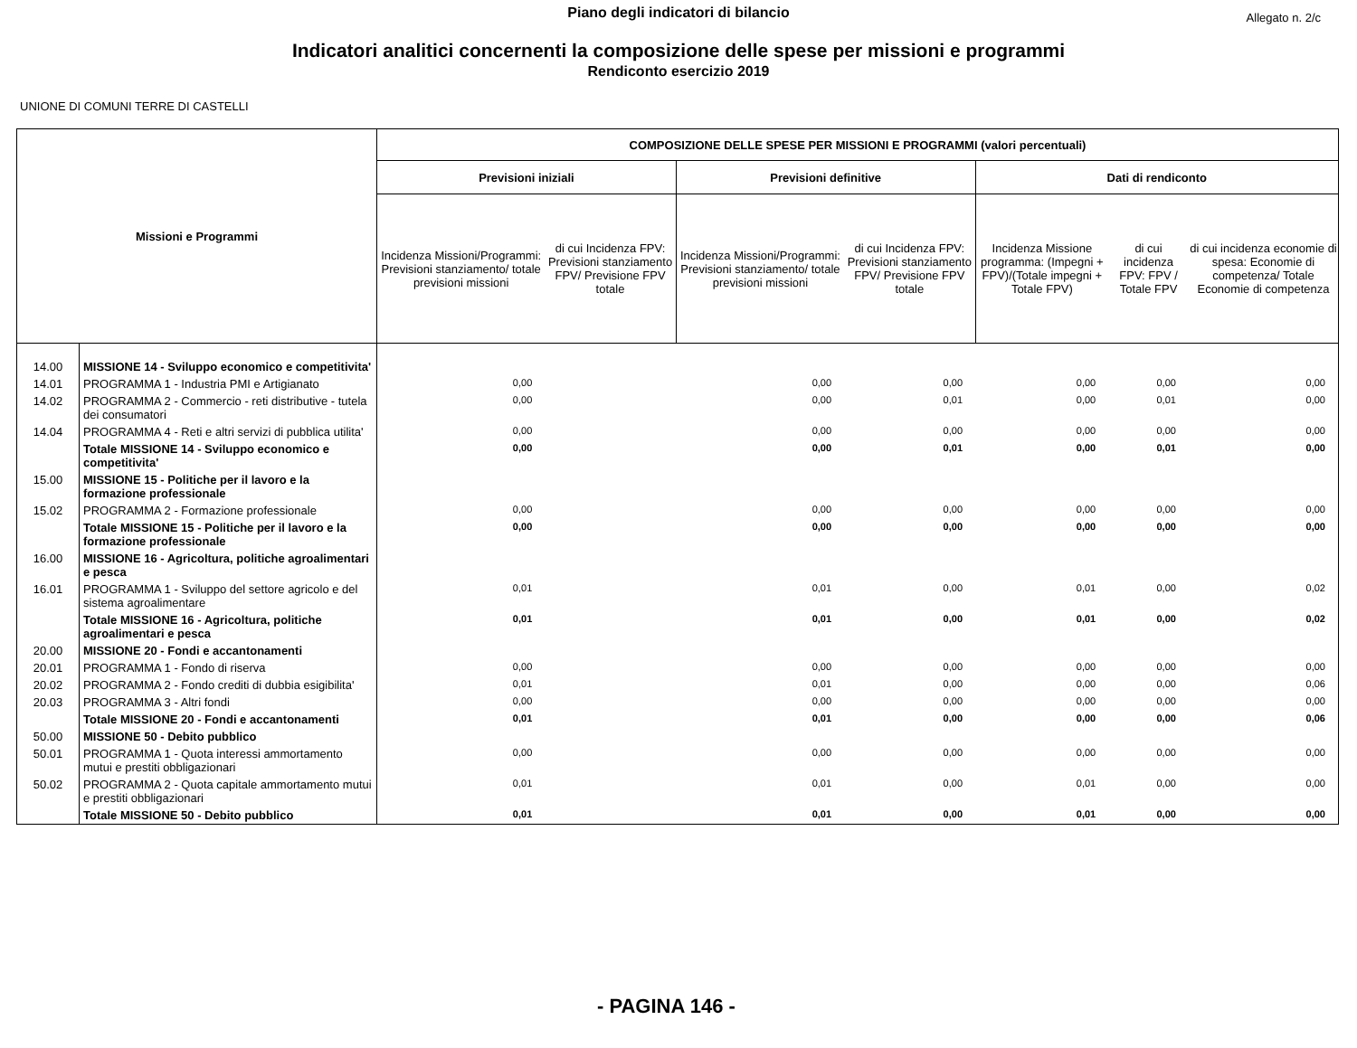Piano degli indicatori di bilancio
Allegato n. 2/c
Indicatori analitici concernenti la composizione delle spese per missioni e programmi
Rendiconto esercizio 2019
UNIONE DI COMUNI TERRE DI CASTELLI
| Missioni e Programmi | | COMPOSIZIONE DELLE SPESE PER MISSIONI E PROGRAMMI (valori percentuali) | | | | | | |
| --- | --- | --- | --- | --- | --- | --- | --- | --- |
| | | Previsioni iniziali | | Previsioni definitive | | Dati di rendiconto | | |
| | | Incidenza Missioni/Programmi: Previsioni stanziamento/ totale previsioni missioni | di cui Incidenza FPV: Previsioni stanziamento FPV/ Previsione FPV totale | Incidenza Missioni/Programmi: Previsioni stanziamento/ totale previsioni missioni | di cui Incidenza FPV: Previsioni stanziamento FPV/ Previsione FPV totale | Incidenza Missione programma: (Impegni + FPV)/(Totale impegni + Totale FPV) | di cui incidenza FPV: FPV / Totale FPV | di cui incidenza economie di spesa: Economie di competenza/ Totale Economie di competenza |
| 14.00 | MISSIONE 14 - Sviluppo economico e competitivita' | | | | | | | |
| 14.01 | PROGRAMMA 1 - Industria PMI e Artigianato | 0,00 | | 0,00 | 0,00 | 0,00 | 0,00 | 0,00 |
| 14.02 | PROGRAMMA 2 - Commercio - reti distributive - tutela dei consumatori | 0,00 | | 0,00 | 0,01 | 0,00 | 0,01 | 0,00 |
| 14.04 | PROGRAMMA 4 - Reti e altri servizi di pubblica utilita' | 0,00 | | 0,00 | 0,00 | 0,00 | 0,00 | 0,00 |
| | Totale MISSIONE 14 - Sviluppo economico e competitivita' | 0,00 | | 0,00 | 0,01 | 0,00 | 0,01 | 0,00 |
| 15.00 | MISSIONE 15 - Politiche per il lavoro e la formazione professionale | | | | | | | |
| 15.02 | PROGRAMMA 2 - Formazione professionale | 0,00 | | 0,00 | 0,00 | 0,00 | 0,00 | 0,00 |
| | Totale MISSIONE 15 - Politiche per il lavoro e la formazione professionale | 0,00 | | 0,00 | 0,00 | 0,00 | 0,00 | 0,00 |
| 16.00 | MISSIONE 16 - Agricoltura, politiche agroalimentari e pesca | | | | | | | |
| 16.01 | PROGRAMMA 1 - Sviluppo del settore agricolo e del sistema agroalimentare | 0,01 | | 0,01 | 0,00 | 0,01 | 0,00 | 0,02 |
| | Totale MISSIONE 16 - Agricoltura, politiche agroalimentari e pesca | 0,01 | | 0,01 | 0,00 | 0,01 | 0,00 | 0,02 |
| 20.00 | MISSIONE 20 - Fondi e accantonamenti | | | | | | | |
| 20.01 | PROGRAMMA 1 - Fondo di riserva | 0,00 | | 0,00 | 0,00 | 0,00 | 0,00 | 0,00 |
| 20.02 | PROGRAMMA 2 - Fondo crediti di dubbia esigibilita' | 0,01 | | 0,01 | 0,00 | 0,00 | 0,00 | 0,06 |
| 20.03 | PROGRAMMA 3 - Altri fondi | 0,00 | | 0,00 | 0,00 | 0,00 | 0,00 | 0,00 |
| | Totale MISSIONE 20 - Fondi e accantonamenti | 0,01 | | 0,01 | 0,00 | 0,00 | 0,00 | 0,06 |
| 50.00 | MISSIONE 50 - Debito pubblico | | | | | | | |
| 50.01 | PROGRAMMA 1 - Quota interessi ammortamento mutui e prestiti obbligazionari | 0,00 | | 0,00 | 0,00 | 0,00 | 0,00 | 0,00 |
| 50.02 | PROGRAMMA 2 - Quota capitale ammortamento mutui e prestiti obbligazionari | 0,01 | | 0,01 | 0,00 | 0,01 | 0,00 | 0,00 |
| | Totale MISSIONE 50 - Debito pubblico | 0,01 | | 0,01 | 0,00 | 0,01 | 0,00 | 0,00 |
- PAGINA 146 -